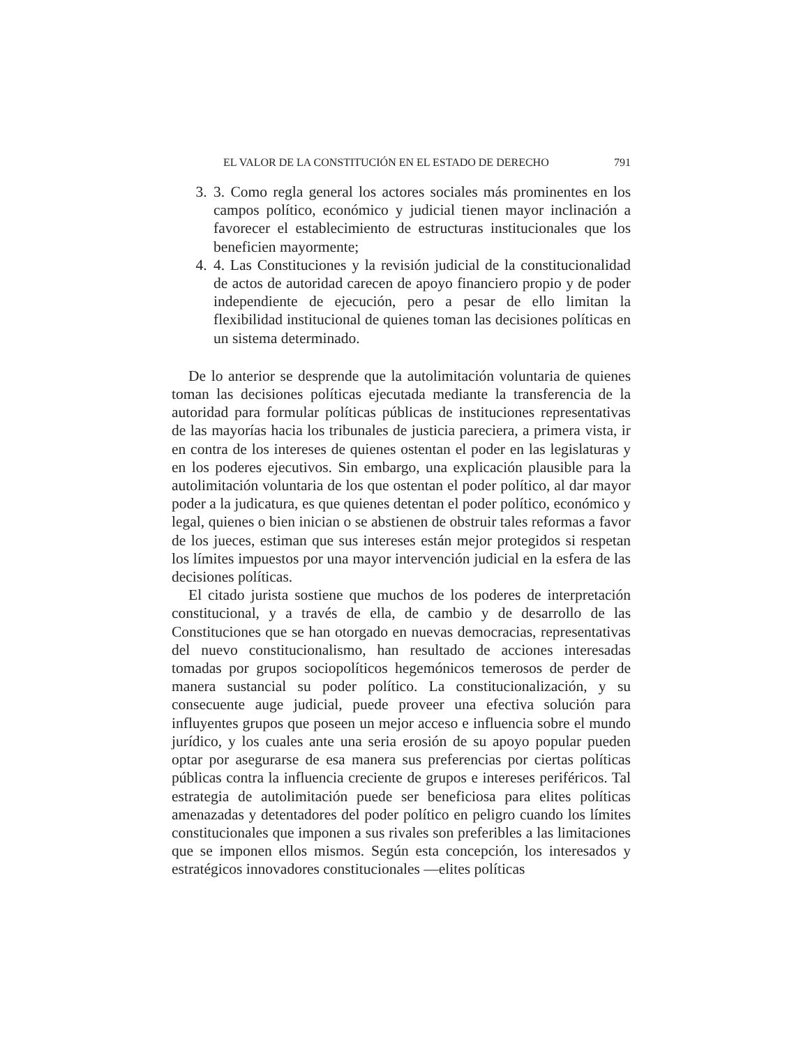EL VALOR DE LA CONSTITUCIÓN EN EL ESTADO DE DERECHO 791
3. 3. Como regla general los actores sociales más prominentes en los campos político, económico y judicial tienen mayor inclinación a favorecer el establecimiento de estructuras institucionales que los beneficien mayormente;
4. 4. Las Constituciones y la revisión judicial de la constitucionalidad de actos de autoridad carecen de apoyo financiero propio y de poder independiente de ejecución, pero a pesar de ello limitan la flexibilidad institucional de quienes toman las decisiones políticas en un sistema determinado.
De lo anterior se desprende que la autolimitación voluntaria de quienes toman las decisiones políticas ejecutada mediante la transferencia de la autoridad para formular políticas públicas de instituciones representativas de las mayorías hacia los tribunales de justicia pareciera, a primera vista, ir en contra de los intereses de quienes ostentan el poder en las legislaturas y en los poderes ejecutivos. Sin embargo, una explicación plausible para la autolimitación voluntaria de los que ostentan el poder político, al dar mayor poder a la judicatura, es que quienes detentan el poder político, económico y legal, quienes o bien inician o se abstienen de obstruir tales reformas a favor de los jueces, estiman que sus intereses están mejor protegidos si respetan los límites impuestos por una mayor intervención judicial en la esfera de las decisiones políticas.
El citado jurista sostiene que muchos de los poderes de interpretación constitucional, y a través de ella, de cambio y de desarrollo de las Constituciones que se han otorgado en nuevas democracias, representativas del nuevo constitucionalismo, han resultado de acciones interesadas tomadas por grupos sociopolíticos hegemónicos temerosos de perder de manera sustancial su poder político. La constitucionalización, y su consecuente auge judicial, puede proveer una efectiva solución para influyentes grupos que poseen un mejor acceso e influencia sobre el mundo jurídico, y los cuales ante una seria erosión de su apoyo popular pueden optar por asegurarse de esa manera sus preferencias por ciertas políticas públicas contra la influencia creciente de grupos e intereses periféricos. Tal estrategia de autolimitación puede ser beneficiosa para elites políticas amenazadas y detentadores del poder político en peligro cuando los límites constitucionales que imponen a sus rivales son preferibles a las limitaciones que se imponen ellos mismos. Según esta concepción, los interesados y estratégicos innovadores constitucionales —elites políticas